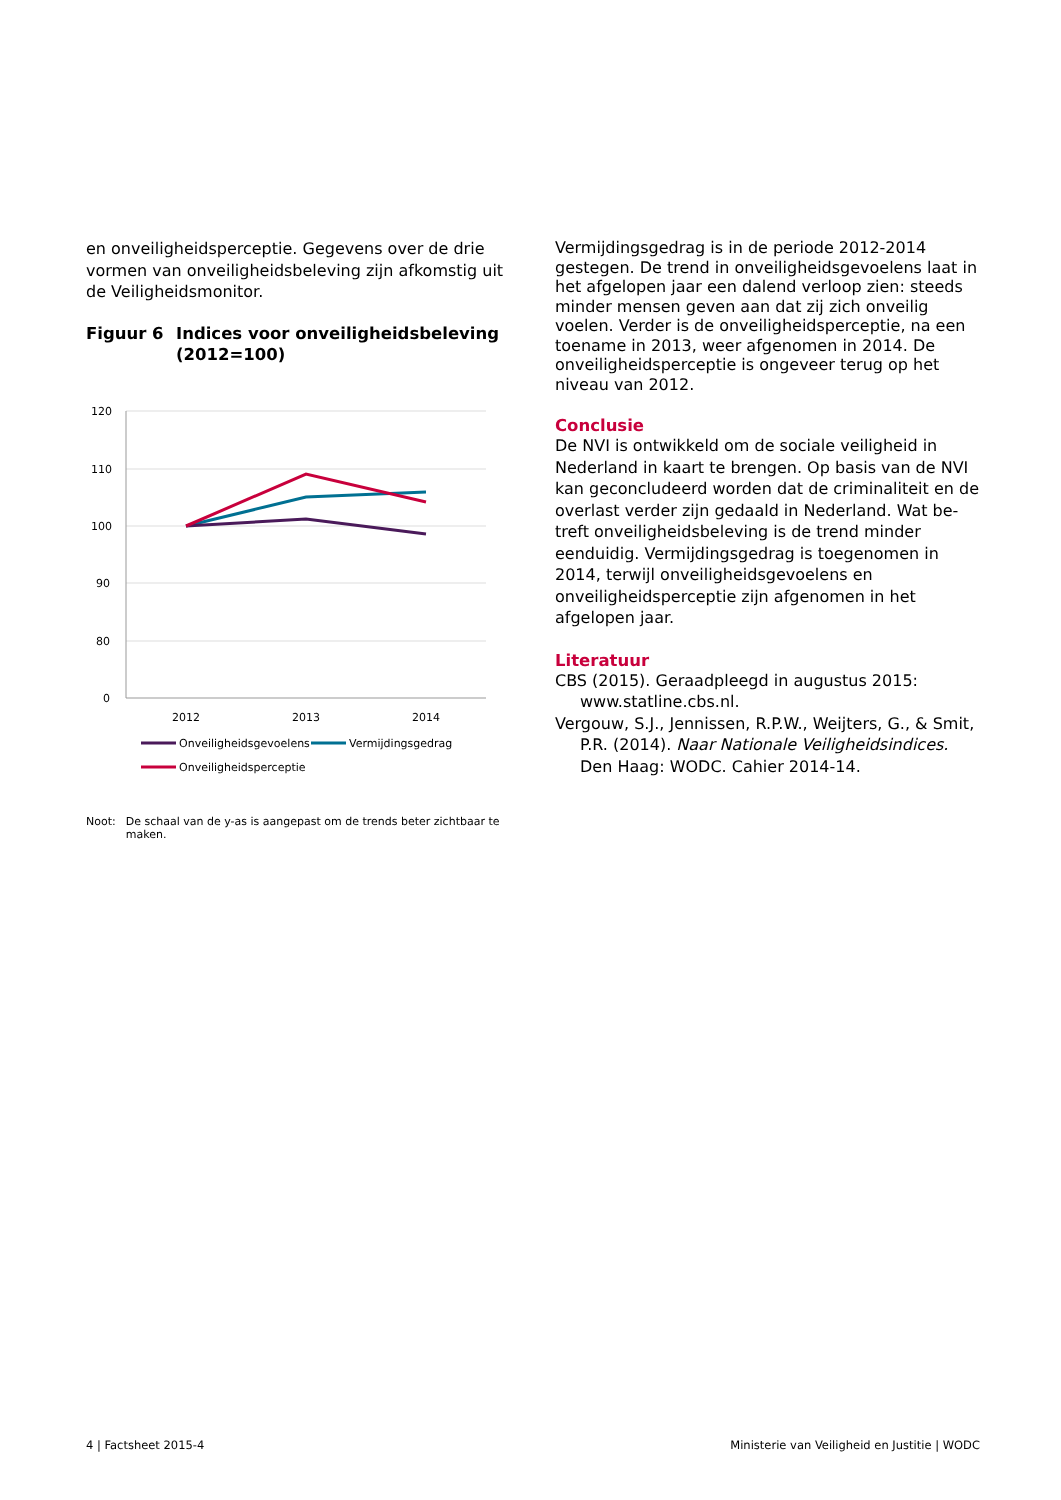en onveiligheidsperceptie. Gegevens over de drie vormen van onveiligheidsbeleving zijn afkomstig uit de Veiligheidsmonitor.
Figuur 6 Indices voor onveiligheidsbeleving
(2012=100)
120
110
100
90
80
0
2012
2013
2014
Onveiligheidsgevoelens
Vermijdingsgedrag
Onveiligheidsperceptie
Noot: De schaal van de y-as is aangepast om de trends beter zichtbaar te maken.
Vermijdingsgedrag is in de periode 2012-2014 geste­gen. De trend in onveiligheidsgevoelens laat in het afgelopen jaar een dalend verloop zien: steeds min­der mensen geven aan dat zij zich onveilig voelen. Verder is de onveiligheidsperceptie, na een toename in 2013, weer afgenomen in 2014. De onveiligheids­perceptie is ongeveer terug op het niveau van 2012.
Conclusie
De NVI is ontwikkeld om de sociale veiligheid in Nederland in kaart te brengen. Op basis van de NVI kan geconcludeerd worden dat de criminaliteit en de overlast verder zijn gedaald in Nederland. Wat be­treft onveiligheidsbeleving is de trend minder eendui­dig. Vermijdingsgedrag is toegenomen in 2014, ter­wijl onveiligheidsgevoelens en onveiligheidsperceptie zijn afgenomen in het afgelopen jaar.
Literatuur
CBS (2015). Geraadpleegd in augustus 2015: www.statline.cbs.nl.
Vergouw, S.J., Jennissen, R.P.W., Weijters, G., & Smit, P.R. (2014). Naar Nationale Veiligheids­indices. Den Haag: WODC. Cahier 2014-14.
4 | Factsheet 2015-4 Ministerie van Veiligheid en Justitie | WODC